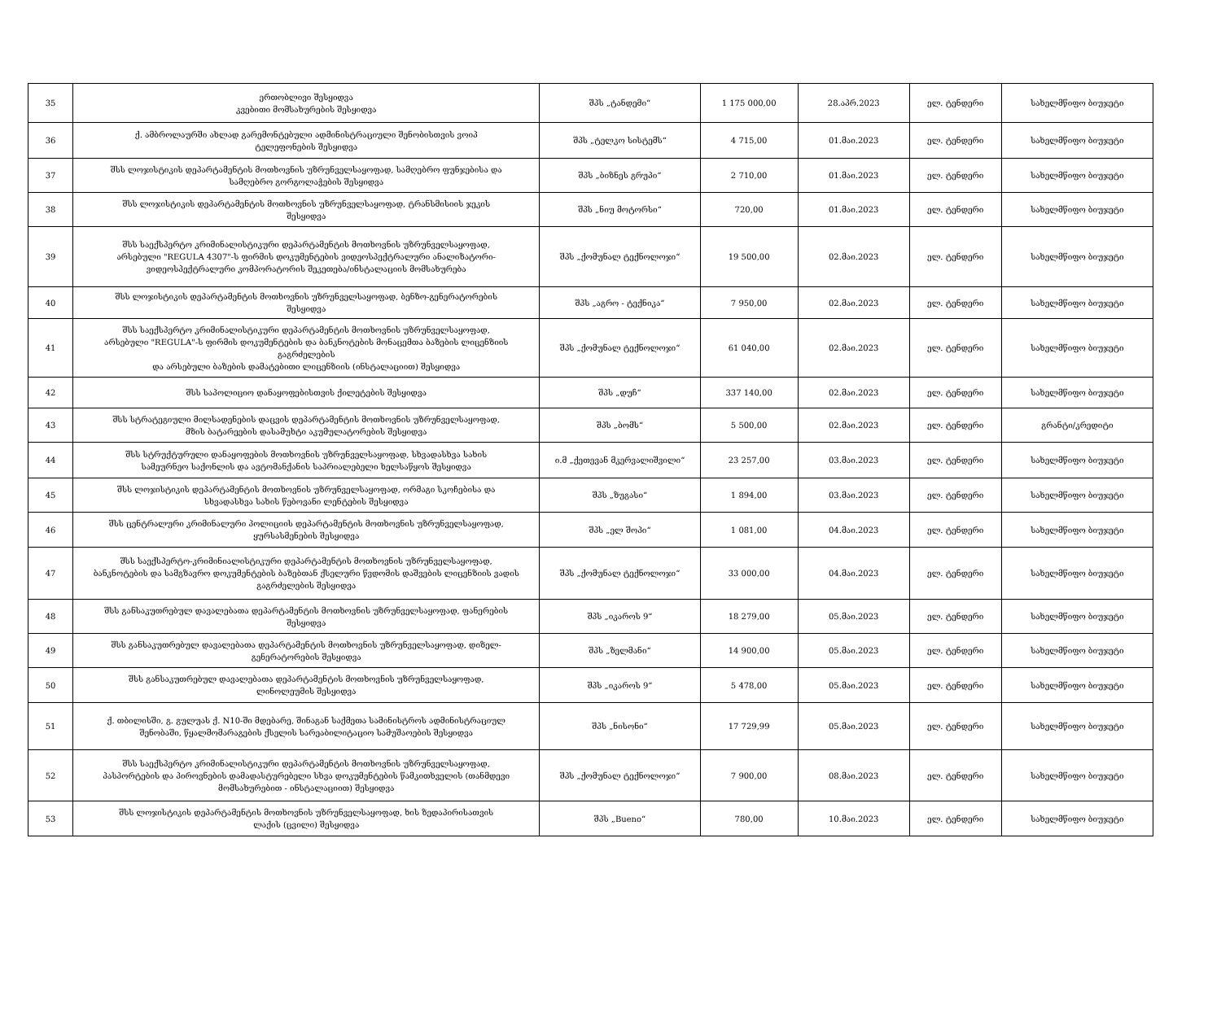| 35 | ერთობლივი შესყიდვა კვებითი მომსახურების შესყიდვა | შპს „ტანდემი“ | 1 175 000,00 | 28.აპრ.2023 | ელ. ტენდერი | სახელმწიფო ბიუჯეტი |
| 36 | ქ. ამბროლაურში ახლად გარემონტებული ადმინისტრაციული შენობისთვის ვოიპ ტელეფონების შესყიდვა | შპს „ტელკო სისტემს“ | 4 715,00 | 01.მაი.2023 | ელ. ტენდერი | სახელმწიფო ბიუჯეტი |
| 37 | შსს ლოჯისტიკის დეპარტამენტის მოთხოვნის უზრუნველსაყოფად, სამღებრო ფუნჯებისა და სამღებრო გორგოლაჭების შესყიდვა | შპს „ბიზნეს გრუპი“ | 2 710,00 | 01.მაი.2023 | ელ. ტენდერი | სახელმწიფო ბიუჯეტი |
| 38 | შსს ლოჯისტიკის დეპარტამენტის მოთხოვნის უზრუნველსაყოფად, ტრანსმისიის ჯეკის შესყიდვა | შპს „ნიუ მოტორსი“ | 720,00 | 01.მაი.2023 | ელ. ტენდერი | სახელმწიფო ბიუჯეტი |
| 39 | შსს საექსპერტო კრიმინალისტიკური დეპარტამენტის მოთხოვნის უზრუნველსაყოფად, არსებული "REGULA 4307"-ს ფირმის დოკუმენტების ვიდეოსპექტრალური ანალიზატორი- ვიდეოსპექტრალური კომპორატორის შეკეთება/ინსტალაციის მომსახურება | შპს „ქომუნალ ტექნოლოჯი“ | 19 500,00 | 02.მაი.2023 | ელ. ტენდერი | სახელმწიფო ბიუჯეტი |
| 40 | შსს ლოჯისტიკის დეპარტამენტის მოთხოვნის უზრუნველსაყოფად, ბენზო-გენერატორების შესყიდვა | შპს „აგრო - ტექნიკა“ | 7 950,00 | 02.მაი.2023 | ელ. ტენდერი | სახელმწიფო ბიუჯეტი |
| 41 | შსს საექსპერტო კრიმინალისტიკური დეპარტამენტის მოთხოვნის უზრუნველსაყოფად, არსებული "REGULA"-ს ფირმის დოკუმენტების და ბანკნოტების მონაცემთა ბაზების ლიცენზიის გაგრძელების და არსებული ბაზების დამატებითი ლიცენზიის (ინსტალაციით) შესყიდვა | შპს „ქომუნალ ტექნოლოჯი“ | 61 040,00 | 02.მაი.2023 | ელ. ტენდერი | სახელმწიფო ბიუჯეტი |
| 42 | შსს საპოლიციო დანაყოფებისთვის ქილეტების შესყიდვა | შპს „დუჩ“ | 337 140,00 | 02.მაი.2023 | ელ. ტენდერი | სახელმწიფო ბიუჯეტი |
| 43 | შსს სტრატეგიული მილსადენების დაცვის დეპარტამენტის მოთხოვნის უზრუნველსაყოფად, მზის ბატარეების დასამუხტი აკუმულატორების შესყიდვა | შპს „ბომს“ | 5 500,00 | 02.მაი.2023 | ელ. ტენდერი | გრანტი/კრედიტი |
| 44 | შსს სტრუქტურული დანაყოფების მოთხოვნის უზრუნველსაყოფად, სხვადასხვა სახის სამეურნეო საქონლის და ავტომანქანის საპრიალებელი ხელსაწყოს შესყიდვა | ი.მ „ქეთევან მკერვალიშვილი“ | 23 257,00 | 03.მაი.2023 | ელ. ტენდერი | სახელმწიფო ბიუჯეტი |
| 45 | შსს ლოჯისტიკის დეპარტამენტის მოთხოვნის უზრუნველსაყოფად, ორმაგი სკოჩებისა და სხვადასხვა სახის წებოვანი ლენტების შესყიდვა | შპს „ზუგასი“ | 1 894,00 | 03.მაი.2023 | ელ. ტენდერი | სახელმწიფო ბიუჯეტი |
| 46 | შსს ცენტრალური კრიმინალური პოლიციის დეპარტამენტის მოთხოვნის უზრუნველსაყოფად, ყურსასმენების შესყიდვა | შპს „ელ შოპი“ | 1 081,00 | 04.მაი.2023 | ელ. ტენდერი | სახელმწიფო ბიუჯეტი |
| 47 | შსს საექსპერტო-კრიმინიალისტიკური დეპარტამენტის მოთხოვნის უზრუნველსაყოფად, ბანკნოტების და სამგზავრო დოკუმენტების ბაზებთან ქსელური წვდომის დაშვების ლიცენზიის ვადის გაგრძელების შესყიდვა | შპს „ქომუნალ ტექნოლოჯი“ | 33 000,00 | 04.მაი.2023 | ელ. ტენდერი | სახელმწიფო ბიუჯეტი |
| 48 | შსს განსაკუთრებულ დავალებათა დეპარტამენტის მოთხოვნის უზრუნველსაყოფად, ფანერების შესყიდვა | შპს „იკაროს 9“ | 18 279,00 | 05.მაი.2023 | ელ. ტენდერი | სახელმწიფო ბიუჯეტი |
| 49 | შსს განსაკუთრებულ დავალებათა დეპარტამენტის მოთხოვნის უზრუნველსაყოფად, დიზელ- გენერატორების შესყიდვა | შპს „ზელმანი“ | 14 900,00 | 05.მაი.2023 | ელ. ტენდერი | სახელმწიფო ბიუჯეტი |
| 50 | შსს განსაკუთრებულ დავალებათა დეპარტამენტის მოთხოვნის უზრუნველსაყოფად, ლინოლეუმის შესყიდვა | შპს „იკაროს 9“ | 5 478,00 | 05.მაი.2023 | ელ. ტენდერი | სახელმწიფო ბიუჯეტი |
| 51 | ქ. თბილისში, გ. გულუას ქ. N10-ში მდებარე, შინაგან საქმეთა სამინისტროს ადმინისტრაციულ შენობაში, წყალმომარაგების ქსელის სარეაბილიტაციო სამუშაოების შესყიდვა | შპს „ნისონი“ | 17 729,99 | 05.მაი.2023 | ელ. ტენდერი | სახელმწიფო ბიუჯეტი |
| 52 | შსს საექსპერტო კრიმინალისტიკური დეპარტამენტის მოთხოვნის უზრუნველსაყოფად, პასპორტების და პიროვნების დამადასტურებელი სხვა დოკუმენტების წამკითხველის (თანმდევი მომსახურებით - ინსტალაციით) შესყიდვა | შპს „ქომუნალ ტექნოლოჯი“ | 7 900,00 | 08.მაი.2023 | ელ. ტენდერი | სახელმწიფო ბიუჯეტი |
| 53 | შსს ლოჯისტიკის დეპარტამენტის მოთხოვნის უზრუნველსაყოფად, ხის ზედაპირისათვის ლაქის (ცვილი) შესყიდვა | შპს „Bueno“ | 780,00 | 10.მაი.2023 | ელ. ტენდერი | სახელმწიფო ბიუჯეტი |